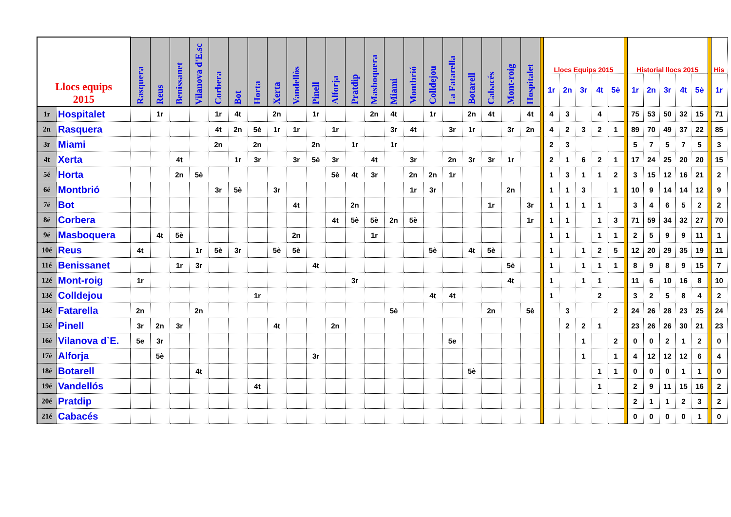| Llocs equips 2015 | | Rasquera | Reus | Benissanet | Vilanova d'E.sc | Corbera | Bot | Horta | Xerta | Vandellòs | Pinell | Alforja | Pratdip | Masboquera | Miami | Montbrió | Colldejou | La Fatarella | Botarell | Cabacés | Mont-roig | Hospitalet | | Llocs Equips 2015 | | | | | | Historial llocs 2015 | | | | | | His |
| | | | | | | | | | | | | | | | | | | | | | | | | 1r | 2n | 3r | 4t | 5è | | 1r | 2n | 3r | 4t | 5è | | 1r |
| 1r | Hospitalet | | 1r | | | 1r | 4t | | 2n | | 1r | | | 2n | 4t | | 1r | | 2n | 4t | | 4t | | 4 | 3 | | 4 | | | 75 | 53 | 50 | 32 | 15 | | 71 |
| 2n | Rasquera | | | | | 4t | 2n | 5è | 1r | 1r | | 1r | | | 3r | 4t | | 3r | 1r | | 3r | 2n | | 4 | 2 | 3 | 2 | 1 | | 89 | 70 | 49 | 37 | 22 | | 85 |
| 3r | Miami | | | | | 2n | | 2n | | | 2n | | 1r | | 1r | | | | | | | | | 2 | 3 | | | | | 5 | 7 | 5 | 7 | 5 | | 3 |
| 4t | Xerta | | | 4t | | | 1r | 3r | | 3r | 5è | 3r | | 4t | | 3r | | 2n | 3r | 3r | 1r | | | 2 | 1 | 6 | 2 | 1 | | 17 | 24 | 25 | 20 | 20 | | 15 |
| 5é | Horta | | | 2n | 5è | | | | | | | 5è | 4t | 3r | | 2n | 2n | 1r | | | | | | 1 | 3 | 1 | 1 | 2 | | 3 | 15 | 12 | 16 | 21 | | 2 |
| 6é | Montbrió | | | | | 3r | 5è | | 3r | | | | | | | 1r | 3r | | | | 2n | | | 1 | 1 | 3 | | 1 | | 10 | 9 | 14 | 14 | 12 | | 9 |
| 7é | Bot | | | | | | | | | 4t | | | 2n | | | | | | | 1r | | 3r | | 1 | 1 | 1 | 1 | | | 3 | 4 | 6 | 5 | 2 | | 2 |
| 8é | Corbera | | | | | | | | | | | 4t | 5è | 5è | 2n | 5è | | | | | | 1r | | 1 | 1 | | 1 | 3 | | 71 | 59 | 34 | 32 | 27 | | 70 |
| 9é | Masboquera | | 4t | 5è | | | | | | 2n | | | | 1r | | | | | | | | | | 1 | 1 | | 1 | 1 | | 2 | 5 | 9 | 9 | 11 | | 1 |
| 10é | Reus | 4t | | | 1r | 5è | 3r | | 5è | 5è | | | | | | | 5è | | 4t | 5è | | | | 1 | | 1 | 2 | 5 | | 12 | 20 | 29 | 35 | 19 | | 11 |
| 11é | Benissanet | | | 1r | 3r | | | | | | 4t | | | | | | | | | | 5è | | | 1 | | 1 | 1 | 1 | | 8 | 9 | 8 | 9 | 15 | | 7 |
| 12é | Mont-roig | 1r | | | | | | | | | | | 3r | | | | | | | | 4t | | | 1 | | 1 | 1 | | | 11 | 6 | 10 | 16 | 8 | | 10 |
| 13é | Colldejou | | | | | | | 1r | | | | | | | | | 4t | 4t | | | | | | 1 | | | 2 | | | 3 | 2 | 5 | 8 | 4 | | 2 |
| 14é | Fatarella | 2n | | | 2n | | | | | | | | | | 5è | | | | | 2n | | 5è | | | 3 | | | 2 | | 24 | 26 | 28 | 23 | 25 | | 24 |
| 15é | Pinell | 3r | 2n | 3r | | | | | 4t | | | 2n | | | | | | | | | | | | | 2 | 2 | 1 | | | 23 | 26 | 26 | 30 | 21 | | 23 |
| 16é | Vilanova d`E. | 5e | 3r | | | | | | | | | | | | | | | 5e | | | | | | | | 1 | | 2 | | 0 | 0 | 2 | 1 | 2 | | 0 |
| 17é | Alforja | | 5è | | | | | | | | 3r | | | | | | | | | | | | | | | 1 | | 1 | | 4 | 12 | 12 | 12 | 6 | | 4 |
| 18é | Botarell | | | | 4t | | | | | | | | | | | | | | 5è | | | | | | | | 1 | 1 | | 0 | 0 | 0 | 1 | 1 | | 0 |
| 19é | Vandellós | | | | | | | 4t | | | | | | | | | | | | | | | | | | | 1 | | | 2 | 9 | 11 | 15 | 16 | | 2 |
| 20é | Pratdip | | | | | | | | | | | | | | | | | | | | | | | | | | | | | 2 | 1 | 1 | 2 | 3 | | 2 |
| 21é | Cabacés | | | | | | | | | | | | | | | | | | | | | | | | | | | | | 0 | 0 | 0 | 0 | 1 | | 0 |